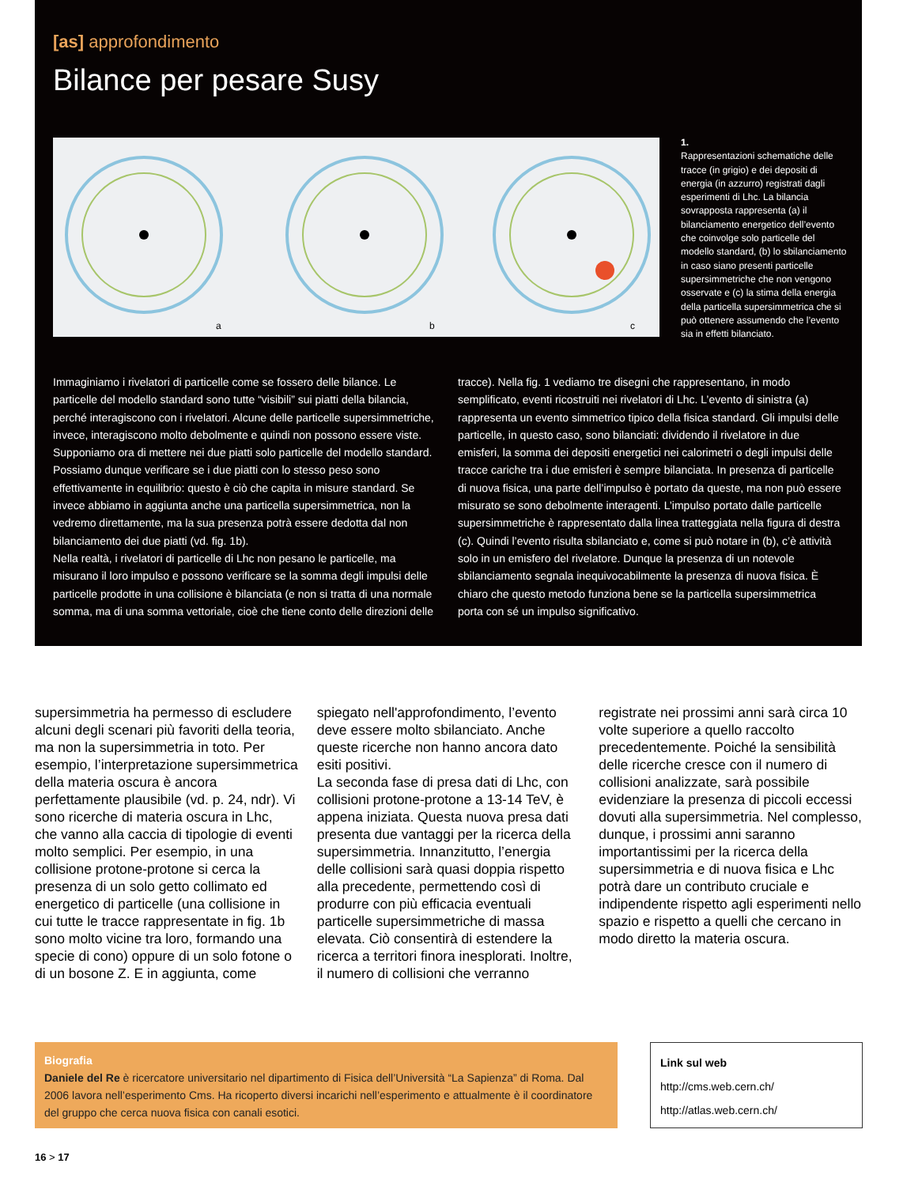[as] approfondimento
Bilance per pesare Susy
a
b
c
1.
Rappresentazioni schematiche delle tracce (in grigio) e dei depositi di energia (in azzurro) registrati dagli esperimenti di Lhc. La bilancia sovrapposta rappresenta (a) il bilanciamento energetico dell’evento che coinvolge solo particelle del modello standard, (b) lo sbilanciamento in caso siano presenti particelle supersimmetriche che non vengono osservate e (c) la stima della energia della particella supersimmetrica che si può ottenere assumendo che l’evento sia in effetti bilanciato.
Immaginiamo i rivelatori di particelle come se fossero delle bilance. Le particelle del modello standard sono tutte “visibili” sui piatti della bilancia, perché interagiscono con i rivelatori. Alcune delle particelle supersimmetriche, invece, interagiscono molto debolmente e quindi non possono essere viste.
Supponiamo ora di mettere nei due piatti solo particelle del modello standard. Possiamo dunque verificare se i due piatti con lo stesso peso sono effettivamente in equilibrio: questo è ciò che capita in misure standard. Se invece abbiamo in aggiunta anche una particella supersimmetrica, non la vedremo direttamente, ma la sua presenza potrà essere dedotta dal non bilanciamento dei due piatti (vd. fig. 1b).
Nella realtà, i rivelatori di particelle di Lhc non pesano le particelle, ma misurano il loro impulso e possono verificare se la somma degli impulsi delle particelle prodotte in una collisione è bilanciata (e non si tratta di una normale somma, ma di una somma vettoriale, cioè che tiene conto delle direzioni delle tracce). Nella fig. 1 vediamo tre disegni che rappresentano, in modo semplificato, eventi ricostruiti nei rivelatori di Lhc. L’evento di sinistra (a) rappresenta un evento simmetrico tipico della fisica standard. Gli impulsi delle particelle, in questo caso, sono bilanciati: dividendo il rivelatore in due emisferi, la somma dei depositi energetici nei calorimetri o degli impulsi delle tracce cariche tra i due emisferi è sempre bilanciata. In presenza di particelle di nuova fisica, una parte dell’impulso è portato da queste, ma non può essere misurato se sono debolmente interagenti. L’impulso portato dalle particelle supersimmetriche è rappresentato dalla linea tratteggiata nella figura di destra (c). Quindi l’evento risulta sbilanciato e, come si può notare in (b), c’è attività solo in un emisfero del rivelatore. Dunque la presenza di un notevole sbilanciamento segnala inequivocabilmente la presenza di nuova fisica. È chiaro che questo metodo funziona bene se la particella supersimmetrica porta con sé un impulso significativo.
supersimmetria ha permesso di escludere alcuni degli scenari più favoriti della teoria, ma non la supersimmetria in toto. Per esempio, l’interpretazione supersimmetrica della materia oscura è ancora perfettamente plausibile (vd. p. 24, ndr). Vi sono ricerche di materia oscura in Lhc, che vanno alla caccia di tipologie di eventi molto semplici. Per esempio, in una collisione protone-protone si cerca la presenza di un solo getto collimato ed energetico di particelle (una collisione in cui tutte le tracce rappresentate in fig. 1b sono molto vicine tra loro, formando una specie di cono) oppure di un solo fotone o di un bosone Z. E in aggiunta, come spiegato nell'approfondimento, l’evento deve essere molto sbilanciato. Anche queste ricerche non hanno ancora dato esiti positivi.
La seconda fase di presa dati di Lhc, con collisioni protone-protone a 13-14 TeV, è appena iniziata. Questa nuova presa dati presenta due vantaggi per la ricerca della supersimmetria. Innanzitutto, l’energia delle collisioni sarà quasi doppia rispetto alla precedente, permettendo così di produrre con più efficacia eventuali particelle supersimmetriche di massa elevata. Ciò consentirà di estendere la ricerca a territori finora inesplorati. Inoltre, il numero di collisioni che verranno registrate nei prossimi anni sarà circa 10 volte superiore a quello raccolto precedentemente. Poiché la sensibilità delle ricerche cresce con il numero di collisioni analizzate, sarà possibile evidenziare la presenza di piccoli eccessi dovuti alla supersimmetria. Nel complesso, dunque, i prossimi anni saranno importantissimi per la ricerca della supersimmetria e di nuova fisica e Lhc potrà dare un contributo cruciale e indipendente rispetto agli esperimenti nello spazio e rispetto a quelli che cercano in modo diretto la materia oscura.
Biografia
Daniele del Re è ricercatore universitario nel dipartimento di Fisica dell’Università “La Sapienza” di Roma. Dal 2006 lavora nell’esperimento Cms. Ha ricoperto diversi incarichi nell’esperimento e attualmente è il coordinatore del gruppo che cerca nuova fisica con canali esotici.
Link sul web
http://cms.web.cern.ch/
http://atlas.web.cern.ch/
16 > 17